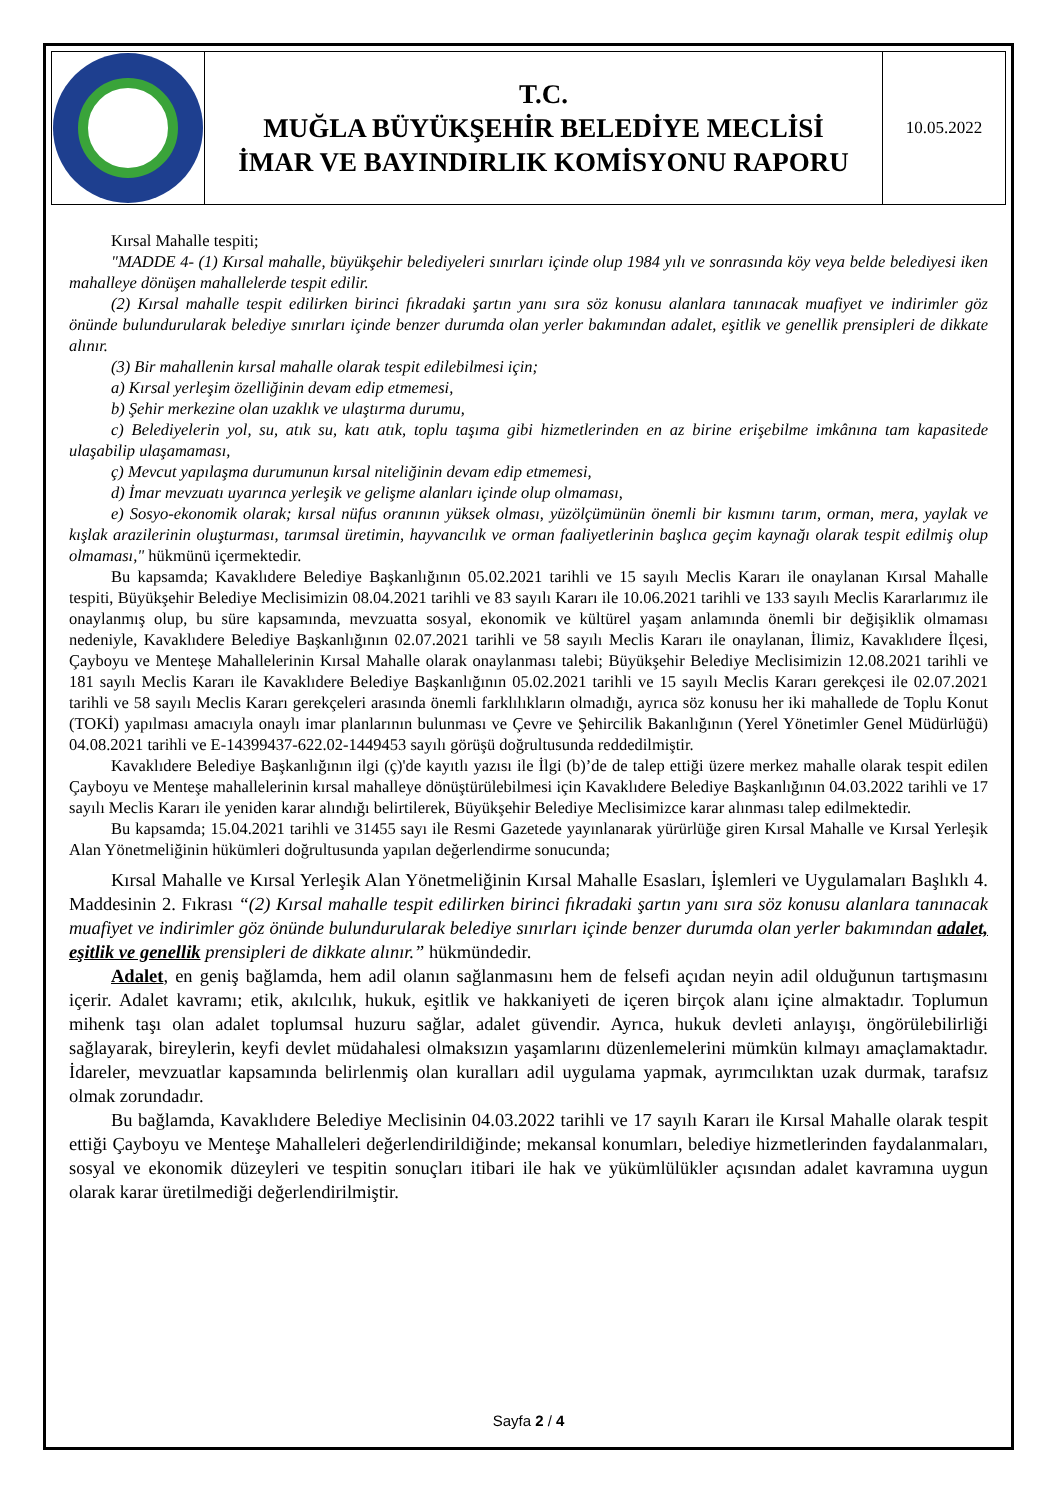| | T.C. MUĞLA BÜYÜKŞEHİR BELEDİYE MECLİSİ İMAR VE BAYINDIRLIK KOMİSYONU RAPORU | 10.05.2022 |
Kırsal Mahalle tespiti;
"MADDE 4- (1) Kırsal mahalle, büyükşehir belediyeleri sınırları içinde olup 1984 yılı ve sonrasında köy veya belde belediyesi iken mahalleye dönüşen mahallelerde tespit edilir.
(2) Kırsal mahalle tespit edilirken birinci fıkradaki şartın yanı sıra söz konusu alanlara tanınacak muafiyet ve indirimler göz önünde bulundurularak belediye sınırları içinde benzer durumda olan yerler bakımından adalet, eşitlik ve genellik prensipleri de dikkate alınır.
(3) Bir mahallenin kırsal mahalle olarak tespit edilebilmesi için;
a) Kırsal yerleşim özelliğinin devam edip etmemesi,
b) Şehir merkezine olan uzaklık ve ulaştırma durumu,
c) Belediyelerin yol, su, atık su, katı atık, toplu taşıma gibi hizmetlerinden en az birine erişebilme imkânına tam kapasitede ulaşabilip ulaşamaması,
ç) Mevcut yapılaşma durumunun kırsal niteliğinin devam edip etmemesi,
d) İmar mevzuatı uyarınca yerleşik ve gelişme alanları içinde olup olmaması,
e) Sosyo-ekonomik olarak; kırsal nüfus oranının yüksek olması, yüzölçümünün önemli bir kısmını tarım, orman, mera, yaylak ve kışlak arazilerinin oluşturması, tarımsal üretimin, hayvancılık ve orman faaliyetlerinin başlıca geçim kaynağı olarak tespit edilmiş olup olmaması," hükmünü içermektedir.
Bu kapsamda; Kavaklıdere Belediye Başkanlığının 05.02.2021 tarihli ve 15 sayılı Meclis Kararı ile onaylanan Kırsal Mahalle tespiti, Büyükşehir Belediye Meclisimizin 08.04.2021 tarihli ve 83 sayılı Kararı ile 10.06.2021 tarihli ve 133 sayılı Meclis Kararlarımız ile onaylanmış olup, bu süre kapsamında, mevzuatta sosyal, ekonomik ve kültürel yaşam anlamında önemli bir değişiklik olmaması nedeniyle, Kavaklıdere Belediye Başkanlığının 02.07.2021 tarihli ve 58 sayılı Meclis Kararı ile onaylanan, İlimiz, Kavaklıdere İlçesi, Çayboyu ve Menteşe Mahallelerinin Kırsal Mahalle olarak onaylanması talebi; Büyükşehir Belediye Meclisimizin 12.08.2021 tarihli ve 181 sayılı Meclis Kararı ile Kavaklıdere Belediye Başkanlığının 05.02.2021 tarihli ve 15 sayılı Meclis Kararı gerekçesi ile 02.07.2021 tarihli ve 58 sayılı Meclis Kararı gerekçeleri arasında önemli farklılıkların olmadığı, ayrıca söz konusu her iki mahallede de Toplu Konut (TOKİ) yapılması amacıyla onaylı imar planlarının bulunması ve Çevre ve Şehircilik Bakanlığının (Yerel Yönetimler Genel Müdürlüğü) 04.08.2021 tarihli ve E-14399437-622.02-1449453 sayılı görüşü doğrultusunda reddedilmiştir.
Kavaklıdere Belediye Başkanlığının ilgi (ç)'de kayıtlı yazısı ile İlgi (b)’de de talep ettiği üzere merkez mahalle olarak tespit edilen Çayboyu ve Menteşe mahallelerinin kırsal mahalleye dönüştürülebilmesi için Kavaklıdere Belediye Başkanlığının 04.03.2022 tarihli ve 17 sayılı Meclis Kararı ile yeniden karar alındığı belirtilerek, Büyükşehir Belediye Meclisimizce karar alınması talep edilmektedir.
Bu kapsamda; 15.04.2021 tarihli ve 31455 sayı ile Resmi Gazetede yayınlanarak yürürlüğe giren Kırsal Mahalle ve Kırsal Yerleşik Alan Yönetmeliğinin hükümleri doğrultusunda yapılan değerlendirme sonucunda;
Kırsal Mahalle ve Kırsal Yerleşik Alan Yönetmeliğinin Kırsal Mahalle Esasları, İşlemleri ve Uygulamaları Başlıklı 4. Maddesinin 2. Fıkrası “(2) Kırsal mahalle tespit edilirken birinci fıkradaki şartın yanı sıra söz konusu alanlara tanınacak muafiyet ve indirimler göz önünde bulundurularak belediye sınırları içinde benzer durumda olan yerler bakımından adalet, eşitlik ve genellik prensipleri de dikkate alınır.” hükmündedir.
Adalet, en geniş bağlamda, hem adil olanın sağlanmasını hem de felsefi açıdan neyin adil olduğunun tartışmasını içerir. Adalet kavramı; etik, akılcılık, hukuk, eşitlik ve hakkaniyeti de içeren birçok alanı içine almaktadır. Toplumun mihenk taşı olan adalet toplumsal huzuru sağlar, adalet güvendir. Ayrıca, hukuk devleti anlayışı, öngörülebilirliği sağlayarak, bireylerin, keyfi devlet müdahalesi olmaksızın yaşamlarını düzenlemelerini mümkün kılmayı amaçlamaktadır. İdareler, mevzuatlar kapsamında belirlenmiş olan kuralları adil uygulama yapmak, ayrımcılıktan uzak durmak, tarafsız olmak zorundadır.
Bu bağlamda, Kavaklıdere Belediye Meclisinin 04.03.2022 tarihli ve 17 sayılı Kararı ile Kırsal Mahalle olarak tespit ettiği Çayboyu ve Menteşe Mahalleleri değerlendirildiğinde; mekansal konumları, belediye hizmetlerinden faydalanmaları, sosyal ve ekonomik düzeyleri ve tespitin sonuçları itibari ile hak ve yükümlülükler açısından adalet kavramına uygun olarak karar üretilmediği değerlendirilmiştir.
Sayfa 2 / 4